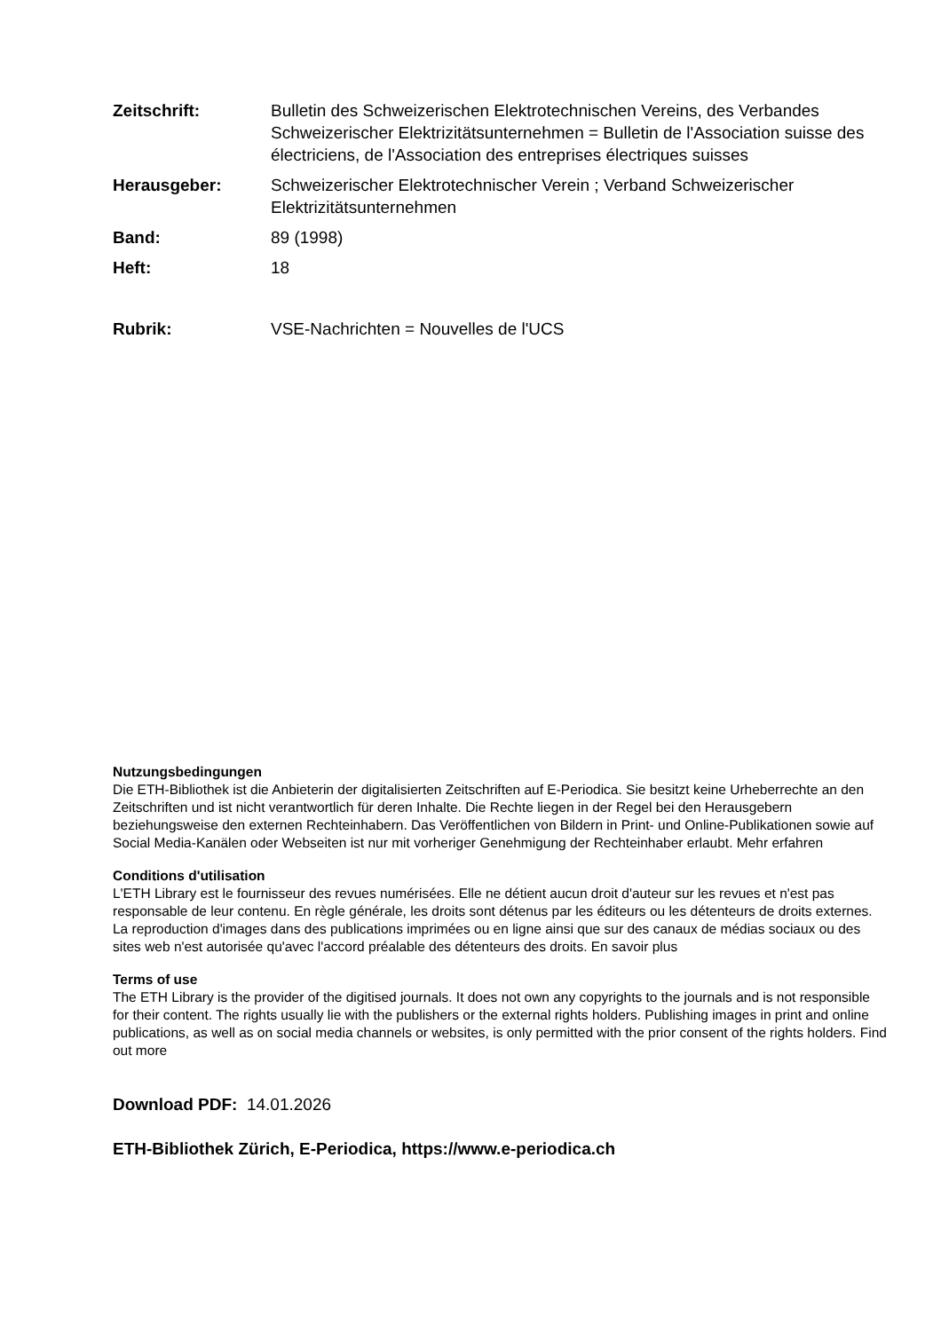| Zeitschrift: | Bulletin des Schweizerischen Elektrotechnischen Vereins, des Verbandes Schweizerischer Elektrizitätsunternehmen = Bulletin de l'Association suisse des électriciens, de l'Association des entreprises électriques suisses |
| Herausgeber: | Schweizerischer Elektrotechnischer Verein ; Verband Schweizerischer Elektrizitätsunternehmen |
| Band: | 89 (1998) |
| Heft: | 18 |
| Rubrik: | VSE-Nachrichten = Nouvelles de l'UCS |
Nutzungsbedingungen
Die ETH-Bibliothek ist die Anbieterin der digitalisierten Zeitschriften auf E-Periodica. Sie besitzt keine Urheberrechte an den Zeitschriften und ist nicht verantwortlich für deren Inhalte. Die Rechte liegen in der Regel bei den Herausgebern beziehungsweise den externen Rechteinhabern. Das Veröffentlichen von Bildern in Print- und Online-Publikationen sowie auf Social Media-Kanälen oder Webseiten ist nur mit vorheriger Genehmigung der Rechteinhaber erlaubt. Mehr erfahren
Conditions d'utilisation
L'ETH Library est le fournisseur des revues numérisées. Elle ne détient aucun droit d'auteur sur les revues et n'est pas responsable de leur contenu. En règle générale, les droits sont détenus par les éditeurs ou les détenteurs de droits externes. La reproduction d'images dans des publications imprimées ou en ligne ainsi que sur des canaux de médias sociaux ou des sites web n'est autorisée qu'avec l'accord préalable des détenteurs des droits. En savoir plus
Terms of use
The ETH Library is the provider of the digitised journals. It does not own any copyrights to the journals and is not responsible for their content. The rights usually lie with the publishers or the external rights holders. Publishing images in print and online publications, as well as on social media channels or websites, is only permitted with the prior consent of the rights holders. Find out more
Download PDF: 14.01.2026
ETH-Bibliothek Zürich, E-Periodica, https://www.e-periodica.ch